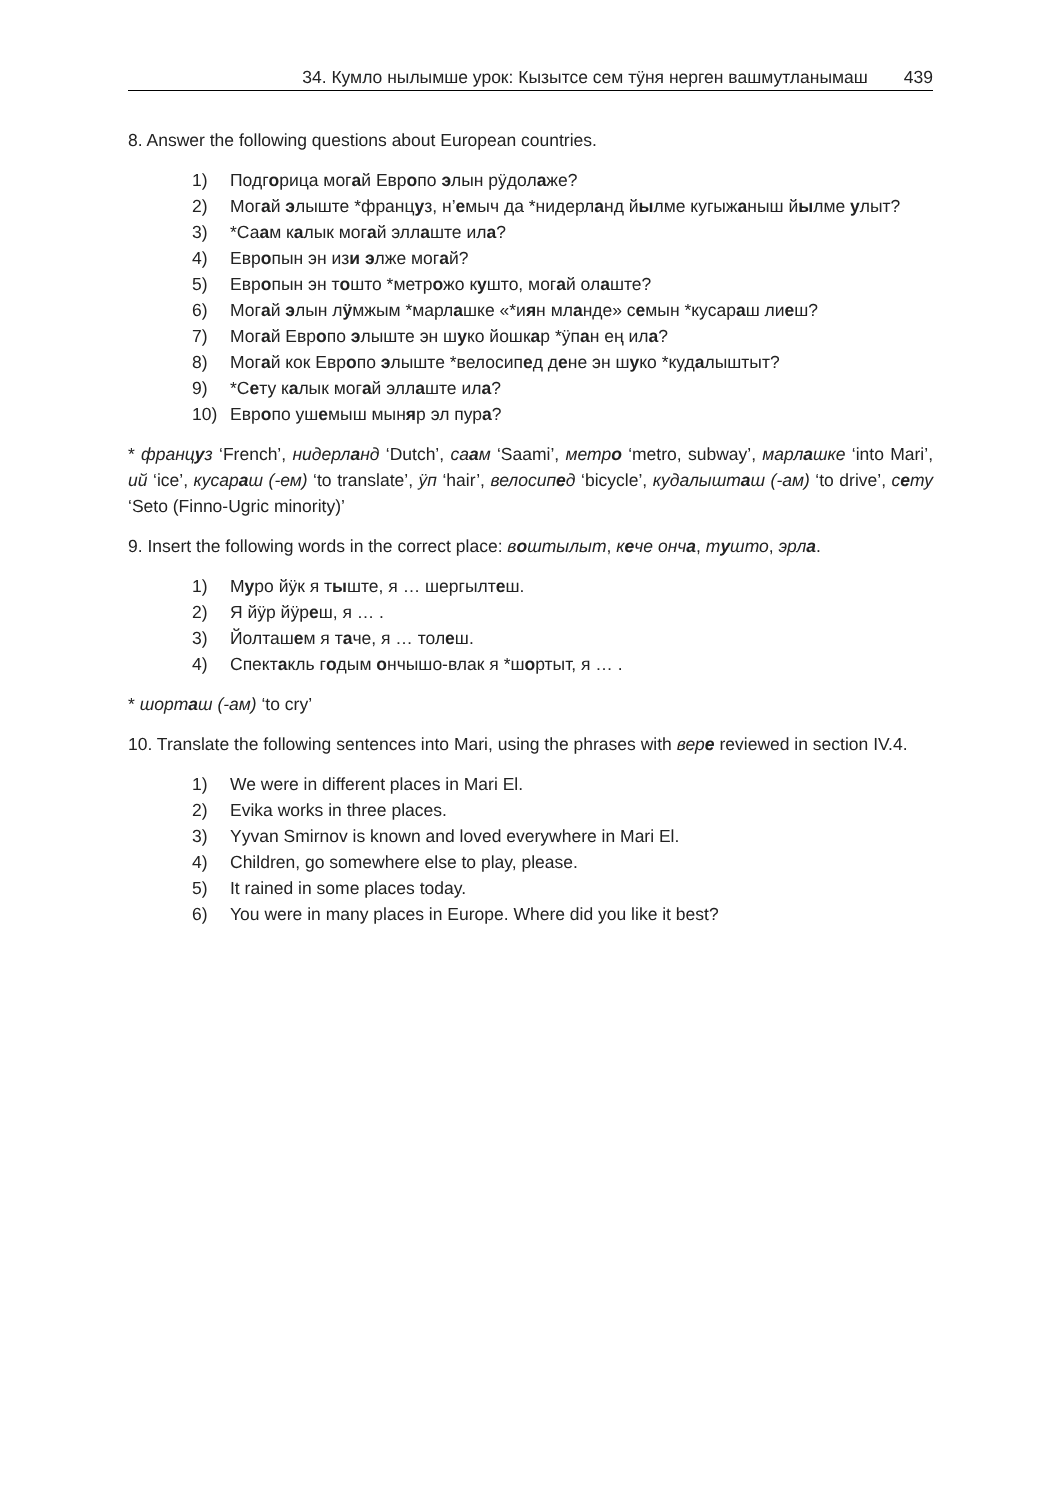34. Кумло нылымше урок: Кызытсе сем тӱня нерген вашмутланымаш 439
8. Answer the following questions about European countries.
1) Подгорица могай Европо элын рӱдолаже?
2) Могай элыште *француз, н’емыч да *нидерланд йылме кугыжаныш йылме улыт?
3) *Саам калык могай эллаште ила?
4) Европын эн изи элже могай?
5) Европын эн тошто *метрожо кушто, могай олаште?
6) Могай элын лӱмжым *марлашке «*иян мланде» семын *кусараш лиеш?
7) Могай Европо элыште эн шуко йошкар *ӱпан ең ила?
8) Могай кок Европо элыште *велосипед дене эн шуко *кудалыштыт?
9) *Сету калык могай эллаште ила?
10) Европо ушемыш мыняр эл пура?
* француз ‘French’, нидерланд ‘Dutch’, саам ‘Saami’, метро ‘metro, subway’, марлашке ‘into Mari’, ий ‘ice’, кусараш (-ем) ‘to translate’, ӱп ‘hair’, велосипед ‘bicycle’, кудалышташ (-ам) ‘to drive’, сету ‘Seto (Finno-Ugric minority)’
9. Insert the following words in the correct place: воштылыт, кече онча, тушто, эрла.
1) Муро йӱк я тыште, я … шергылтеш.
2) Я йӱр йӱреш, я … .
3) Йолташем я таче, я … толеш.
4) Спектакль годым ончышо-влак я *шортыт, я … .
* шорташ (-ам) ‘to cry’
10. Translate the following sentences into Mari, using the phrases with вере reviewed in section IV.4.
1) We were in different places in Mari El.
2) Evika works in three places.
3) Yyvan Smirnov is known and loved everywhere in Mari El.
4) Children, go somewhere else to play, please.
5) It rained in some places today.
6) You were in many places in Europe. Where did you like it best?